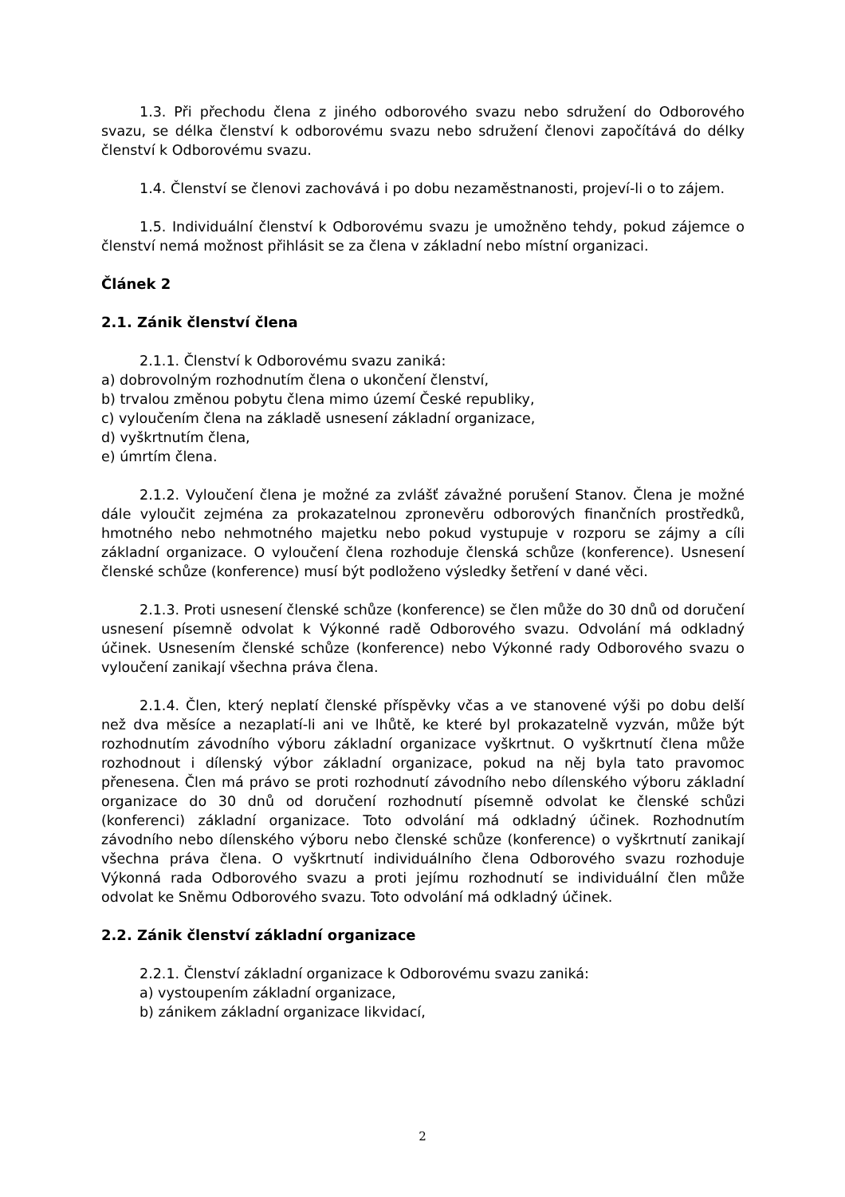1.3. Při přechodu člena z jiného odborového svazu nebo sdružení do Odborového svazu, se délka členství k odborovému svazu nebo sdružení členovi započítává do délky členství k Odborovému svazu.
1.4. Členství se členovi zachovává i po dobu nezaměstnanosti, projeví-li o to zájem.
1.5. Individuální členství k Odborovému svazu je umožněno tehdy, pokud zájemce o členství nemá možnost přihlásit se za člena v základní nebo místní organizaci.
Článek 2
2.1. Zánik členství člena
2.1.1. Členství k Odborovému svazu zaniká:
a) dobrovolným rozhodnutím člena o ukončení členství,
b) trvalou změnou pobytu člena mimo území České republiky,
c) vyloučením člena na základě usnesení základní organizace,
d) vyškrtnutím člena,
e) úmrtím člena.
2.1.2. Vyloučení člena je možné za zvlášť závažné porušení Stanov. Člena je možné dále vyloučit zejména za prokazatelnou zpronevěru odborových finančních prostředků, hmotného nebo nehmotného majetku nebo pokud vystupuje v rozporu se zájmy a cíli základní organizace. O vyloučení člena rozhoduje členská schůze (konference). Usnesení členské schůze (konference) musí být podloženo výsledky šetření v dané věci.
2.1.3. Proti usnesení členské schůze (konference) se člen může do 30 dnů od doručení usnesení písemně odvolat k Výkonné radě Odborového svazu. Odvolání má odkladný účinek. Usnesením členské schůze (konference) nebo Výkonné rady Odborového svazu o vyloučení zanikají všechna práva člena.
2.1.4. Člen, který neplatí členské příspěvky včas a ve stanovené výši po dobu delší než dva měsíce a nezaplatí-li ani ve lhůtě, ke které byl prokazatelně vyzván, může být rozhodnutím závodního výboru základní organizace vyškrtnut. O vyškrtnutí člena může rozhodnout i dílenský výbor základní organizace, pokud na něj byla tato pravomoc přenesena. Člen má právo se proti rozhodnutí závodního nebo dílenského výboru základní organizace do 30 dnů od doručení rozhodnutí písemně odvolat ke členské schůzi (konferenci) základní organizace. Toto odvolání má odkladný účinek. Rozhodnutím závodního nebo dílenského výboru nebo členské schůze (konference) o vyškrtnutí zanikají všechna práva člena. O vyškrtnutí individuálního člena Odborového svazu rozhoduje Výkonná rada Odborového svazu a proti jejímu rozhodnutí se individuální člen může odvolat ke Sněmu Odborového svazu. Toto odvolání má odkladný účinek.
2.2. Zánik členství základní organizace
2.2.1. Členství základní organizace k Odborovému svazu zaniká:
a) vystoupením základní organizace,
b) zánikem základní organizace likvidací,
2